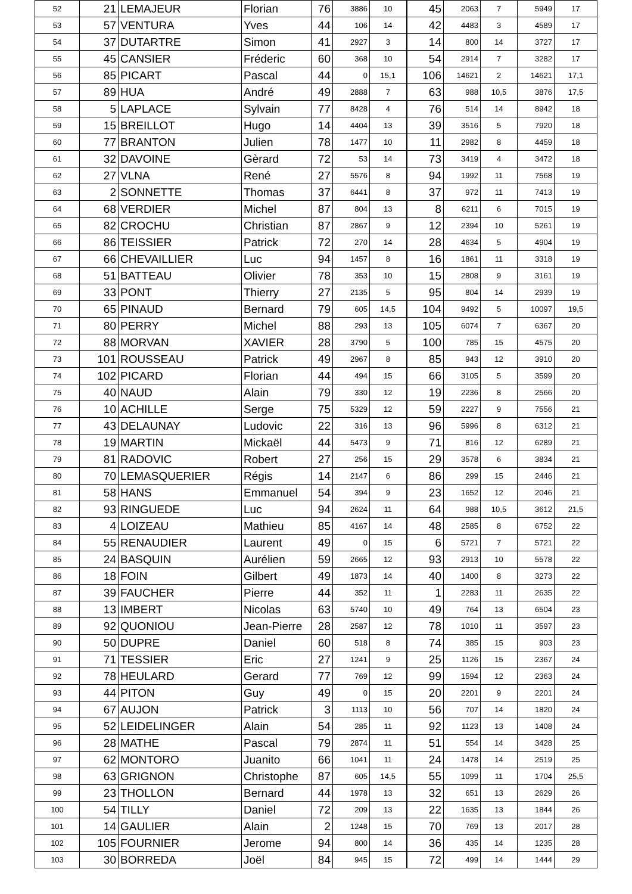| 52 | 21 | LEMAJEUR | Florian | 76 | 3886 | 10 | 45 | 2063 | 7 | 5949 | 17 |
| 53 | 57 | VENTURA | Yves | 44 | 106 | 14 | 42 | 4483 | 3 | 4589 | 17 |
| 54 | 37 | DUTARTRE | Simon | 41 | 2927 | 3 | 14 | 800 | 14 | 3727 | 17 |
| 55 | 45 | CANSIER | Fréderic | 60 | 368 | 10 | 54 | 2914 | 7 | 3282 | 17 |
| 56 | 85 | PICART | Pascal | 44 | 0 | 15,1 | 106 | 14621 | 2 | 14621 | 17,1 |
| 57 | 89 | HUA | André | 49 | 2888 | 7 | 63 | 988 | 10,5 | 3876 | 17,5 |
| 58 | 5 | LAPLACE | Sylvain | 77 | 8428 | 4 | 76 | 514 | 14 | 8942 | 18 |
| 59 | 15 | BREILLOT | Hugo | 14 | 4404 | 13 | 39 | 3516 | 5 | 7920 | 18 |
| 60 | 77 | BRANTON | Julien | 78 | 1477 | 10 | 11 | 2982 | 8 | 4459 | 18 |
| 61 | 32 | DAVOINE | Gèrard | 72 | 53 | 14 | 73 | 3419 | 4 | 3472 | 18 |
| 62 | 27 | VLNA | René | 27 | 5576 | 8 | 94 | 1992 | 11 | 7568 | 19 |
| 63 | 2 | SONNETTE | Thomas | 37 | 6441 | 8 | 37 | 972 | 11 | 7413 | 19 |
| 64 | 68 | VERDIER | Michel | 87 | 804 | 13 | 8 | 6211 | 6 | 7015 | 19 |
| 65 | 82 | CROCHU | Christian | 87 | 2867 | 9 | 12 | 2394 | 10 | 5261 | 19 |
| 66 | 86 | TEISSIER | Patrick | 72 | 270 | 14 | 28 | 4634 | 5 | 4904 | 19 |
| 67 | 66 | CHEVAILLIER | Luc | 94 | 1457 | 8 | 16 | 1861 | 11 | 3318 | 19 |
| 68 | 51 | BATTEAU | Olivier | 78 | 353 | 10 | 15 | 2808 | 9 | 3161 | 19 |
| 69 | 33 | PONT | Thierry | 27 | 2135 | 5 | 95 | 804 | 14 | 2939 | 19 |
| 70 | 65 | PINAUD | Bernard | 79 | 605 | 14,5 | 104 | 9492 | 5 | 10097 | 19,5 |
| 71 | 80 | PERRY | Michel | 88 | 293 | 13 | 105 | 6074 | 7 | 6367 | 20 |
| 72 | 88 | MORVAN | XAVIER | 28 | 3790 | 5 | 100 | 785 | 15 | 4575 | 20 |
| 73 | 101 | ROUSSEAU | Patrick | 49 | 2967 | 8 | 85 | 943 | 12 | 3910 | 20 |
| 74 | 102 | PICARD | Florian | 44 | 494 | 15 | 66 | 3105 | 5 | 3599 | 20 |
| 75 | 40 | NAUD | Alain | 79 | 330 | 12 | 19 | 2236 | 8 | 2566 | 20 |
| 76 | 10 | ACHILLE | Serge | 75 | 5329 | 12 | 59 | 2227 | 9 | 7556 | 21 |
| 77 | 43 | DELAUNAY | Ludovic | 22 | 316 | 13 | 96 | 5996 | 8 | 6312 | 21 |
| 78 | 19 | MARTIN | Mickaël | 44 | 5473 | 9 | 71 | 816 | 12 | 6289 | 21 |
| 79 | 81 | RADOVIC | Robert | 27 | 256 | 15 | 29 | 3578 | 6 | 3834 | 21 |
| 80 | 70 | LEMASQUERIER | Régis | 14 | 2147 | 6 | 86 | 299 | 15 | 2446 | 21 |
| 81 | 58 | HANS | Emmanuel | 54 | 394 | 9 | 23 | 1652 | 12 | 2046 | 21 |
| 82 | 93 | RINGUEDE | Luc | 94 | 2624 | 11 | 64 | 988 | 10,5 | 3612 | 21,5 |
| 83 | 4 | LOIZEAU | Mathieu | 85 | 4167 | 14 | 48 | 2585 | 8 | 6752 | 22 |
| 84 | 55 | RENAUDIER | Laurent | 49 | 0 | 15 | 6 | 5721 | 7 | 5721 | 22 |
| 85 | 24 | BASQUIN | Aurélien | 59 | 2665 | 12 | 93 | 2913 | 10 | 5578 | 22 |
| 86 | 18 | FOIN | Gilbert | 49 | 1873 | 14 | 40 | 1400 | 8 | 3273 | 22 |
| 87 | 39 | FAUCHER | Pierre | 44 | 352 | 11 | 1 | 2283 | 11 | 2635 | 22 |
| 88 | 13 | IMBERT | Nicolas | 63 | 5740 | 10 | 49 | 764 | 13 | 6504 | 23 |
| 89 | 92 | QUONIOU | Jean-Pierre | 28 | 2587 | 12 | 78 | 1010 | 11 | 3597 | 23 |
| 90 | 50 | DUPRE | Daniel | 60 | 518 | 8 | 74 | 385 | 15 | 903 | 23 |
| 91 | 71 | TESSIER | Eric | 27 | 1241 | 9 | 25 | 1126 | 15 | 2367 | 24 |
| 92 | 78 | HEULARD | Gerard | 77 | 769 | 12 | 99 | 1594 | 12 | 2363 | 24 |
| 93 | 44 | PITON | Guy | 49 | 0 | 15 | 20 | 2201 | 9 | 2201 | 24 |
| 94 | 67 | AUJON | Patrick | 3 | 1113 | 10 | 56 | 707 | 14 | 1820 | 24 |
| 95 | 52 | LEIDELINGER | Alain | 54 | 285 | 11 | 92 | 1123 | 13 | 1408 | 24 |
| 96 | 28 | MATHE | Pascal | 79 | 2874 | 11 | 51 | 554 | 14 | 3428 | 25 |
| 97 | 62 | MONTORO | Juanito | 66 | 1041 | 11 | 24 | 1478 | 14 | 2519 | 25 |
| 98 | 63 | GRIGNON | Christophe | 87 | 605 | 14,5 | 55 | 1099 | 11 | 1704 | 25,5 |
| 99 | 23 | THOLLON | Bernard | 44 | 1978 | 13 | 32 | 651 | 13 | 2629 | 26 |
| 100 | 54 | TILLY | Daniel | 72 | 209 | 13 | 22 | 1635 | 13 | 1844 | 26 |
| 101 | 14 | GAULIER | Alain | 2 | 1248 | 15 | 70 | 769 | 13 | 2017 | 28 |
| 102 | 105 | FOURNIER | Jerome | 94 | 800 | 14 | 36 | 435 | 14 | 1235 | 28 |
| 103 | 30 | BORREDA | Joël | 84 | 945 | 15 | 72 | 499 | 14 | 1444 | 29 |